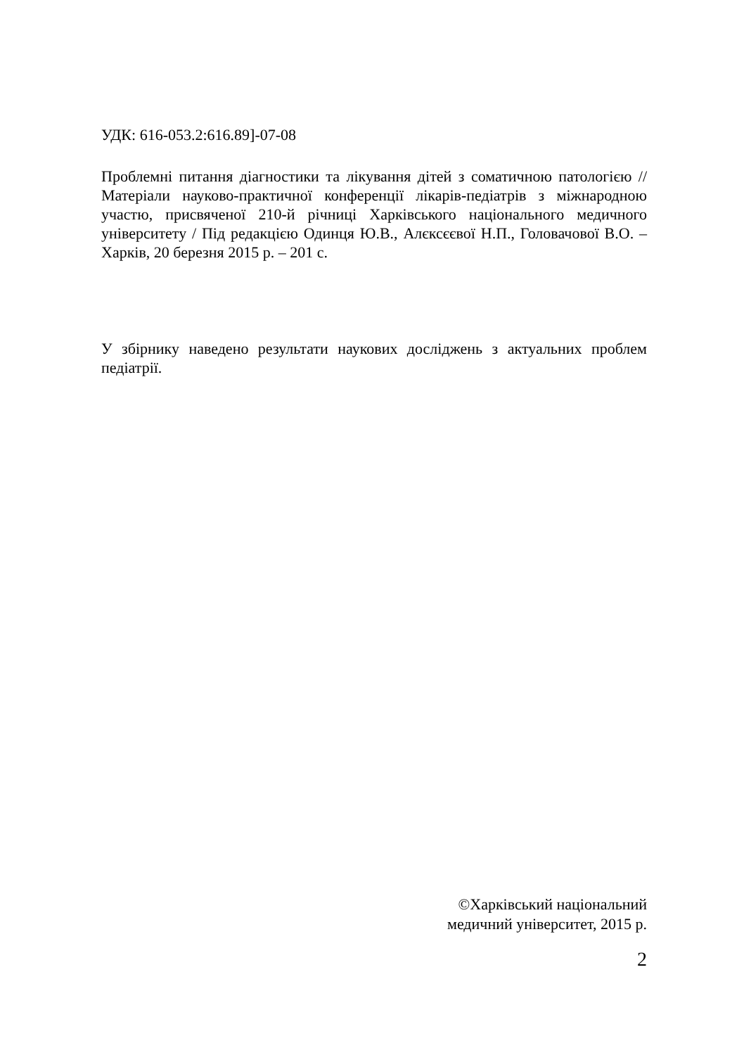УДК: 616-053.2:616.89]-07-08
Проблемні питання діагностики та лікування дітей з соматичною патологією // Матеріали науково-практичної конференції лікарів-педіатрів з міжнародною участю, присвяченої 210-й річниці Харківського національного медичного університету / Під редакцією Одинця Ю.В., Алєксєєвої Н.П., Головачової В.О. – Харків, 20 березня 2015 р. – 201 с.
У збірнику наведено результати наукових досліджень з актуальних проблем педіатрії.
©Харківський національний
медичний університет, 2015 р.
2